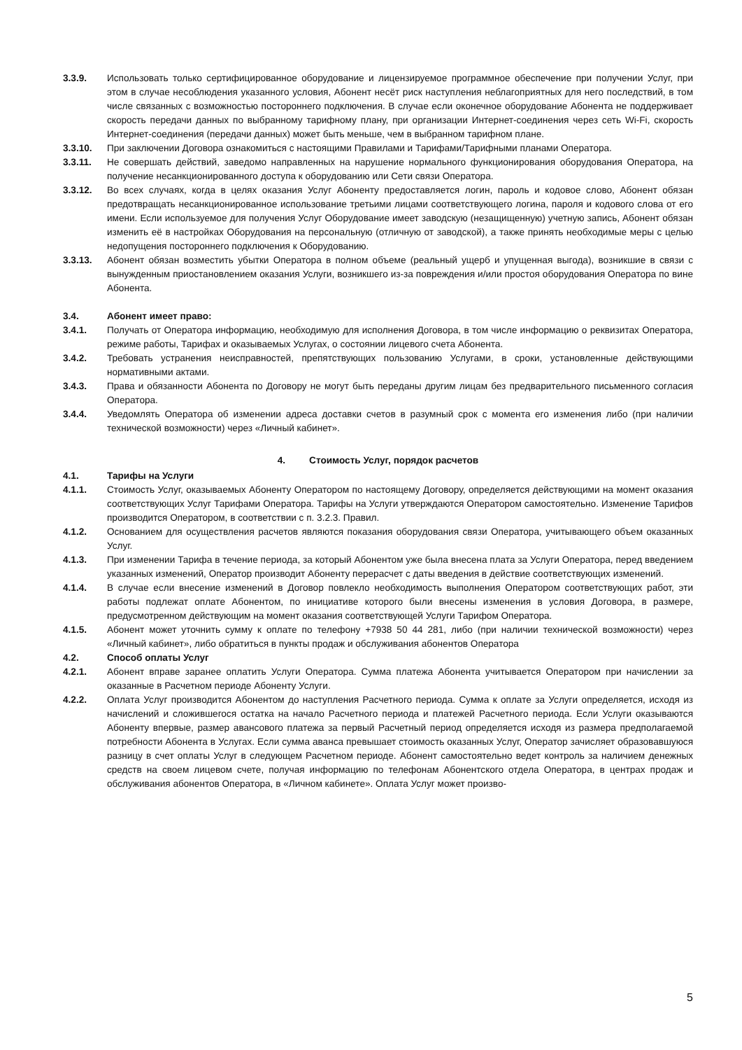3.3.9. Использовать только сертифицированное оборудование и лицензируемое программное обеспечение при получении Услуг, при этом в случае несоблюдения указанного условия, Абонент несёт риск наступления неблагоприятных для него последствий, в том числе связанных с возможностью постороннего подключения. В случае если оконечное оборудование Абонента не поддерживает скорость передачи данных по выбранному тарифному плану, при организации Интернет-соединения через сеть Wi-Fi, скорость Интернет-соединения (передачи данных) может быть меньше, чем в выбранном тарифном плане.
3.3.10. При заключении Договора ознакомиться с настоящими Правилами и Тарифами/Тарифными планами Оператора.
3.3.11. Не совершать действий, заведомо направленных на нарушение нормального функционирования оборудования Оператора, на получение несанкционированного доступа к оборудованию или Сети связи Оператора.
3.3.12. Во всех случаях, когда в целях оказания Услуг Абоненту предоставляется логин, пароль и кодовое слово, Абонент обязан предотвращать несанкционированное использование третьими лицами соответствующего логина, пароля и кодового слова от его имени. Если используемое для получения Услуг Оборудование имеет заводскую (незащищенную) учетную запись, Абонент обязан изменить её в настройках Оборудования на персональную (отличную от заводской), а также принять необходимые меры с целью недопущения постороннего подключения к Оборудованию.
3.3.13. Абонент обязан возместить убытки Оператора в полном объеме (реальный ущерб и упущенная выгода), возникшие в связи с вынужденным приостановлением оказания Услуги, возникшего из-за повреждения и/или простоя оборудования Оператора по вине Абонента.
3.4. Абонент имеет право:
3.4.1. Получать от Оператора информацию, необходимую для исполнения Договора, в том числе информацию о реквизитах Оператора, режиме работы, Тарифах и оказываемых Услугах, о состоянии лицевого счета Абонента.
3.4.2. Требовать устранения неисправностей, препятствующих пользованию Услугами, в сроки, установленные действующими нормативными актами.
3.4.3. Права и обязанности Абонента по Договору не могут быть переданы другим лицам без предварительного письменного согласия Оператора.
3.4.4. Уведомлять Оператора об изменении адреса доставки счетов в разумный срок с момента его изменения либо (при наличии технической возможности) через «Личный кабинет».
4. Стоимость Услуг, порядок расчетов
4.1. Тарифы на Услуги
4.1.1. Стоимость Услуг, оказываемых Абоненту Оператором по настоящему Договору, определяется действующими на момент оказания соответствующих Услуг Тарифами Оператора. Тарифы на Услуги утверждаются Оператором самостоятельно. Изменение Тарифов производится Оператором, в соответствии с п. 3.2.3. Правил.
4.1.2. Основанием для осуществления расчетов являются показания оборудования связи Оператора, учитывающего объем оказанных Услуг.
4.1.3. При изменении Тарифа в течение периода, за который Абонентом уже была внесена плата за Услуги Оператора, перед введением указанных изменений, Оператор производит Абоненту перерасчет с даты введения в действие соответствующих изменений.
4.1.4. В случае если внесение изменений в Договор повлекло необходимость выполнения Оператором соответствующих работ, эти работы подлежат оплате Абонентом, по инициативе которого были внесены изменения в условия Договора, в размере, предусмотренном действующим на момент оказания соответствующей Услуги Тарифом Оператора.
4.1.5. Абонент может уточнить сумму к оплате по телефону +7938 50 44 281, либо (при наличии технической возможности) через «Личный кабинет», либо обратиться в пункты продаж и обслуживания абонентов Оператора
4.2. Способ оплаты Услуг
4.2.1. Абонент вправе заранее оплатить Услуги Оператора. Сумма платежа Абонента учитывается Оператором при начислении за оказанные в Расчетном периоде Абоненту Услуги.
4.2.2. Оплата Услуг производится Абонентом до наступления Расчетного периода. Сумма к оплате за Услуги определяется, исходя из начислений и сложившегося остатка на начало Расчетного периода и платежей Расчетного периода. Если Услуги оказываются Абоненту впервые, размер авансового платежа за первый Расчетный период определяется исходя из размера предполагаемой потребности Абонента в Услугах. Если сумма аванса превышает стоимость оказанных Услуг, Оператор зачисляет образовавшуюся разницу в счет оплаты Услуг в следующем Расчетном периоде. Абонент самостоятельно ведет контроль за наличием денежных средств на своем лицевом счете, получая информацию по телефонам Абонентского отдела Оператора, в центрах продаж и обслуживания абонентов Оператора, в «Личном кабинете». Оплата Услуг может произво-
5